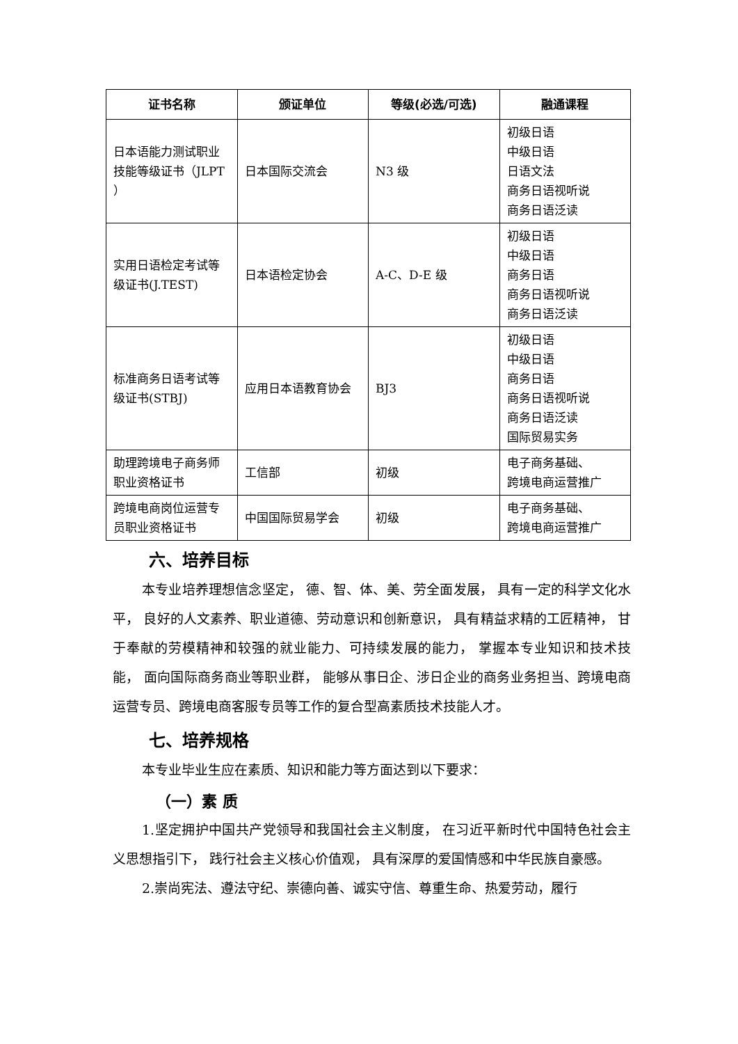| 证书名称 | 颁证单位 | 等级(必选/可选) | 融通课程 |
| --- | --- | --- | --- |
| 日本语能力测试职业技能等级证书（JLPT ） | 日本国际交流会 | N3 级 | 初级日语 中级日语 日语文法 商务日语视听说 商务日语泛读 |
| 实用日语检定考试等级证书(J.TEST) | 日本语检定协会 | A-C、D-E 级 | 初级日语 中级日语 商务日语 商务日语视听说 商务日语泛读 |
| 标准商务日语考试等级证书(STBJ) | 应用日本语教育协会 | BJ3 | 初级日语 中级日语 商务日语 商务日语视听说 商务日语泛读 国际贸易实务 |
| 助理跨境电子商务师职业资格证书 | 工信部 | 初级 | 电子商务基础、 跨境电商运营推广 |
| 跨境电商岗位运营专员职业资格证书 | 中国国际贸易学会 | 初级 | 电子商务基础、 跨境电商运营推广 |
六、培养目标
本专业培养理想信念坚定， 德、智、体、美、劳全面发展， 具有一定的科学文化水平， 良好的人文素养、职业道德、劳动意识和创新意识， 具有精益求精的工匠精神， 甘于奉献的劳模精神和较强的就业能力、可持续发展的能力， 掌握本专业知识和技术技能， 面向国际商务商业等职业群， 能够从事日企、涉日企业的商务业务担当、跨境电商运营专员、跨境电商客服专员等工作的复合型高素质技术技能人才。
七、培养规格
本专业毕业生应在素质、知识和能力等方面达到以下要求：
（一）素 质
1.坚定拥护中国共产党领导和我国社会主义制度， 在习近平新时代中国特色社会主义思想指引下， 践行社会主义核心价值观， 具有深厚的爱国情感和中华民族自豪感。
2.崇尚宪法、遵法守纪、崇德向善、诚实守信、尊重生命、热爱劳动，履行